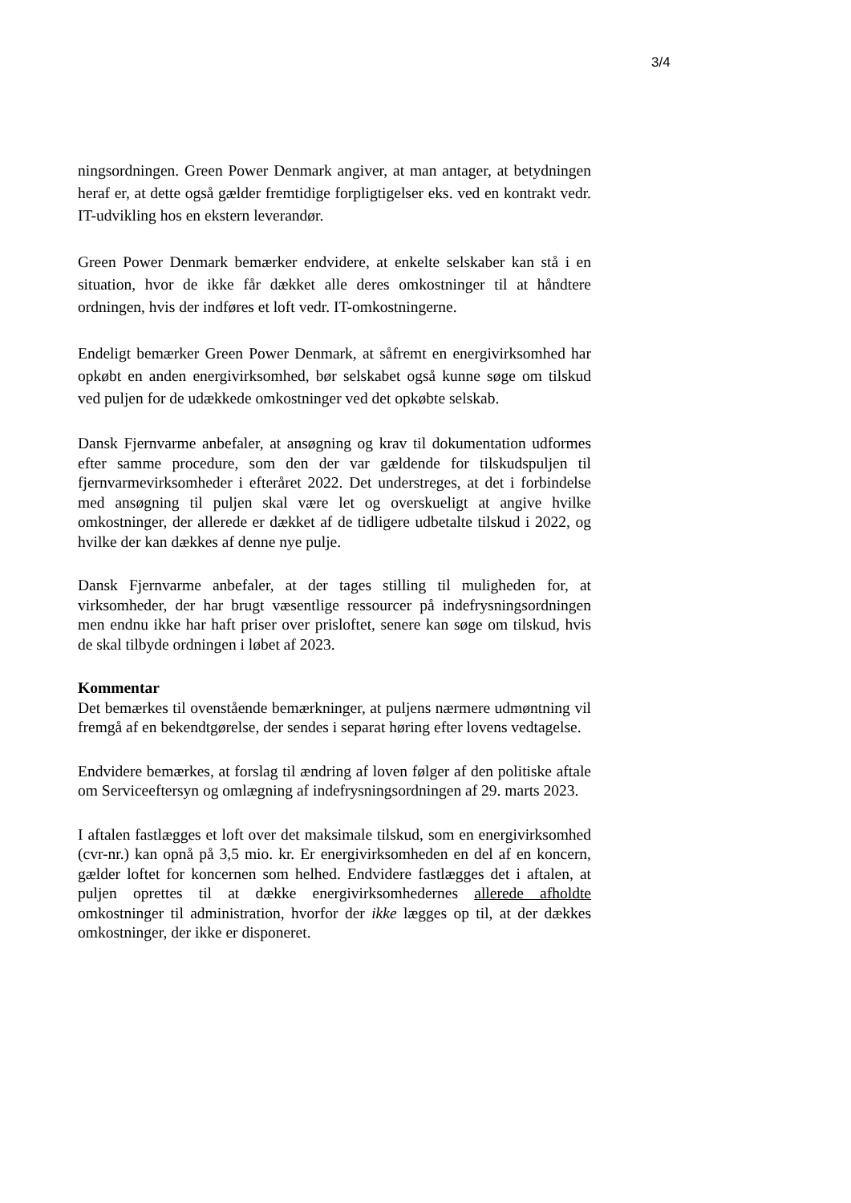3/4
ningsordningen. Green Power Denmark angiver, at man antager, at betydningen heraf er, at dette også gælder fremtidige forpligtigelser eks. ved en kontrakt vedr. IT-udvikling hos en ekstern leverandør.
Green Power Denmark bemærker endvidere, at enkelte selskaber kan stå i en situation, hvor de ikke får dækket alle deres omkostninger til at håndtere ordningen, hvis der indføres et loft vedr. IT-omkostningerne.
Endeligt bemærker Green Power Denmark, at såfremt en energivirksomhed har opkøbt en anden energivirksomhed, bør selskabet også kunne søge om tilskud ved puljen for de udækkede omkostninger ved det opkøbte selskab.
Dansk Fjernvarme anbefaler, at ansøgning og krav til dokumentation udformes efter samme procedure, som den der var gældende for tilskudspuljen til fjernvarmevirksomheder i efteråret 2022. Det understreges, at det i forbindelse med ansøgning til puljen skal være let og overskueligt at angive hvilke omkostninger, der allerede er dækket af de tidligere udbetalte tilskud i 2022, og hvilke der kan dækkes af denne nye pulje.
Dansk Fjernvarme anbefaler, at der tages stilling til muligheden for, at virksomheder, der har brugt væsentlige ressourcer på indefrysningsordningen men endnu ikke har haft priser over prisloftet, senere kan søge om tilskud, hvis de skal tilbyde ordningen i løbet af 2023.
Kommentar
Det bemærkes til ovenstående bemærkninger, at puljens nærmere udmøntning vil fremgå af en bekendtgørelse, der sendes i separat høring efter lovens vedtagelse.
Endvidere bemærkes, at forslag til ændring af loven følger af den politiske aftale om Serviceeftersyn og omlægning af indefrysningsordningen af 29. marts 2023.
I aftalen fastlægges et loft over det maksimale tilskud, som en energivirksomhed (cvr-nr.) kan opnå på 3,5 mio. kr. Er energivirksomheden en del af en koncern, gælder loftet for koncernen som helhed. Endvidere fastlægges det i aftalen, at puljen oprettes til at dække energivirksomhedernes allerede afholdte omkostninger til administration, hvorfor der ikke lægges op til, at der dækkes omkostninger, der ikke er disponeret.